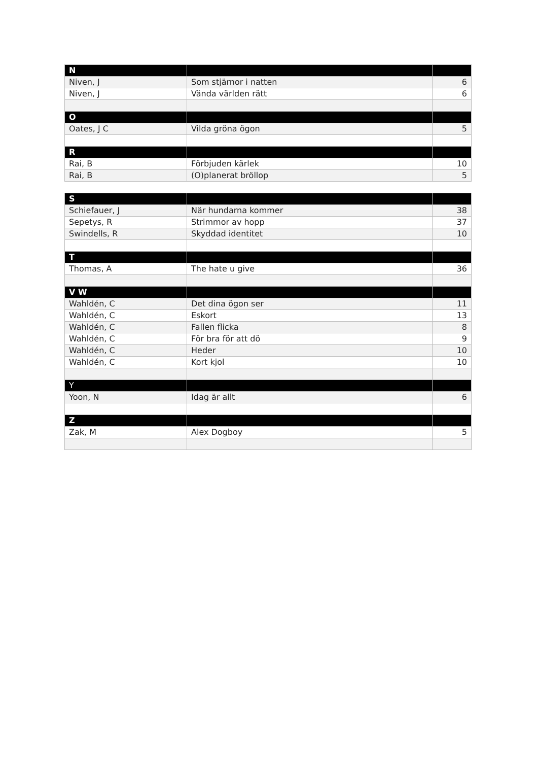| N | | |
| --- | --- | --- |
| Niven, J | Som stjärnor i natten | 6 |
| Niven, J | Vända världen rätt | 6 |
| O | | |
| Oates, J C | Vilda gröna ögon | 5 |
| R | | |
| Rai, B | Förbjuden kärlek | 10 |
| Rai, B | (O)planerat bröllop | 5 |
| S | | |
| --- | --- | --- |
| Schiefauer, J | När hundarna kommer | 38 |
| Sepetys, R | Strimmor av hopp | 37 |
| Swindells, R | Skyddad identitet | 10 |
| T | | |
| Thomas, A | The hate u give | 36 |
| V W | | |
| Wahldén, C | Det dina ögon ser | 11 |
| Wahldén, C | Eskort | 13 |
| Wahldén, C | Fallen flicka | 8 |
| Wahldén, C | För bra för att dö | 9 |
| Wahldén, C | Heder | 10 |
| Wahldén, C | Kort kjol | 10 |
| Y | | |
| Yoon, N | Idag är allt | 6 |
| Z | | |
| Zak, M | Alex Dogboy | 5 |